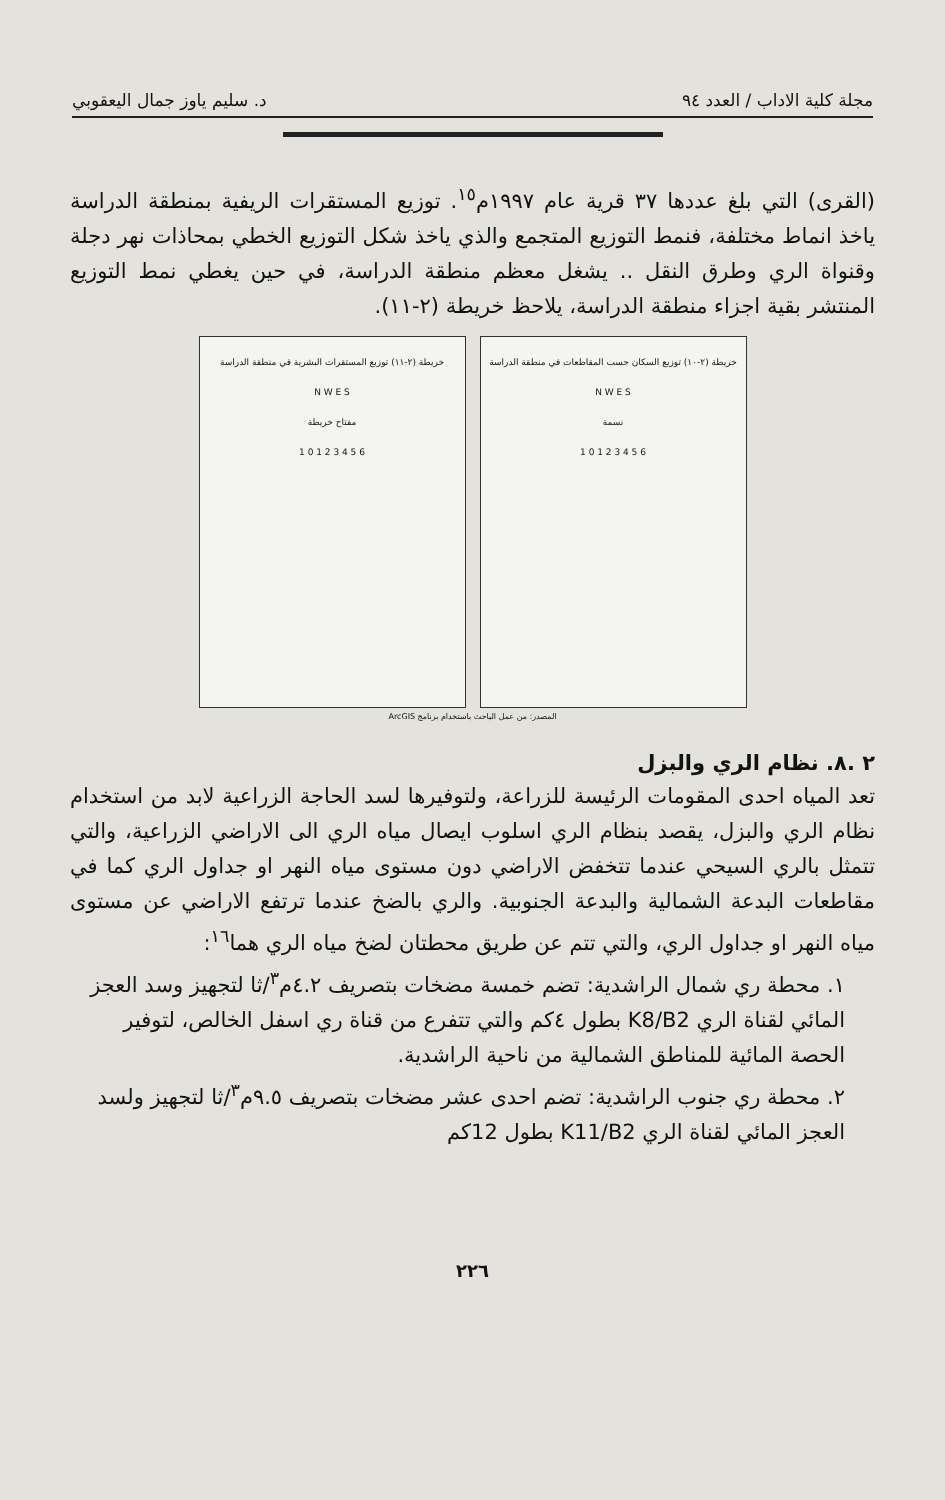مجلة كلية الاداب / العدد ٩٤ د. سليم ياوز جمال اليعقوبي
(القرى) التي بلغ عددها ٣٧ قرية عام ١٩٩٧م<sup>١٥</sup>. توزيع المستقرات الريفية بمنطقة الدراسة ياخذ انماط مختلفة، فنمط التوزيع المتجمع والذي ياخذ شكل التوزيع الخطي بمحاذات نهر دجلة وقنواة الري وطرق النقل .. يشغل معظم منطقة الدراسة، في حين يغطي نمط التوزيع المنتشر بقية اجزاء منطقة الدراسة، يلاحظ خريطة (٢-١١).
خريطة (٢-١١) توزيع المستقرات البشرية في منطقة الدراسة
N W E S
مفتاح خريطة
1 0 1 2 3 4 5 6
خريطة (٢-١٠) توزيع السكان حسب المقاطعات في منطقة الدراسة
N W E S
نسمة
1 0 1 2 3 4 5 6
المصدر: من عمل الباحث باستخدام برنامج ArcGIS
٢ .٨. نظام الري والبزل
تعد المياه احدى المقومات الرئيسة للزراعة، ولتوفيرها لسد الحاجة الزراعية لابد من استخدام نظام الري والبزل، يقصد بنظام الري اسلوب ايصال مياه الري الى الاراضي الزراعية، والتي تتمثل بالري السيحي عندما تتخفض الاراضي دون مستوى مياه النهر او جداول الري كما في مقاطعات البدعة الشمالية والبدعة الجنوبية. والري بالضخ عندما ترتفع الاراضي عن مستوى مياه النهر او جداول الري، والتي تتم عن طريق محطتان لضخ مياه الري هما<sup>١٦</sup>:
١. محطة ري شمال الراشدية: تضم خمسة مضخات بتصريف ٤.٢م<sup>٣</sup>/ثا لتجهيز وسد العجز المائي لقناة الري K8/B2 بطول ٤كم والتي تتفرع من قناة ري اسفل الخالص، لتوفير الحصة المائية للمناطق الشمالية من ناحية الراشدية.
٢. محطة ري جنوب الراشدية: تضم احدى عشر مضخات بتصريف ٩.٥م<sup>٣</sup>/ثا لتجهيز ولسد العجز المائي لقناة الري K11/B2 بطول 12كم
٢٢٦